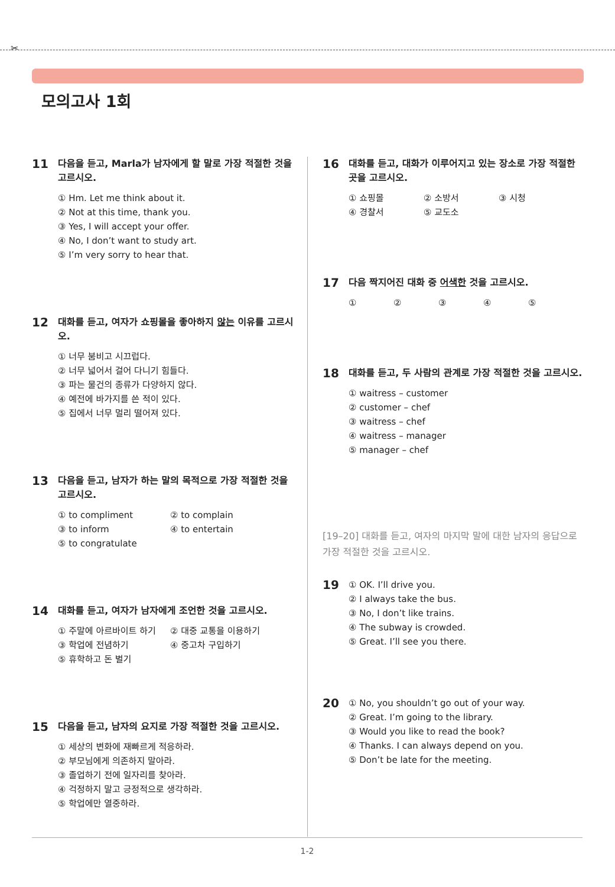✂
모의고사 1회
11 다음을 듣고, Marla가 남자에게 할 말로 가장 적절한 것을 고르시오.
① Hm. Let me think about it.
② Not at this time, thank you.
③ Yes, I will accept your offer.
④ No, I don’t want to study art.
⑤ I’m very sorry to hear that.
12 대화를 듣고, 여자가 쇼핑몰을 좋아하지 않는 이유를 고르시오.
① 너무 붐비고 시끄럽다.
② 너무 넓어서 걸어 다니기 힘들다.
③ 파는 물건의 종류가 다양하지 않다.
④ 예전에 바가지를 쓴 적이 있다.
⑤ 집에서 너무 멀리 떨어져 있다.
13 다음을 듣고, 남자가 하는 말의 목적으로 가장 적절한 것을 고르시오.
① to compliment ② to complain ③ to inform ④ to entertain ⑤ to congratulate
14 대화를 듣고, 여자가 남자에게 조언한 것을 고르시오.
① 주말에 아르바이트 하기 ② 대중 교통을 이용하기 ③ 학업에 전념하기 ④ 중고차 구입하기 ⑤ 휴학하고 돈 벌기
15 다음을 듣고, 남자의 요지로 가장 적절한 것을 고르시오.
① 세상의 변화에 재빠르게 적응하라.
② 부모님에게 의존하지 말아라.
③ 졸업하기 전에 일자리를 찾아라.
④ 걱정하지 말고 긍정적으로 생각하라.
⑤ 학업에만 열중하라.
16 대화를 듣고, 대화가 이루어지고 있는 장소로 가장 적절한 곳을 고르시오.
① 쇼핑몰 ② 소방서 ③ 시청 ④ 경찰서 ⑤ 교도소
17 다음 짝지어진 대화 중 어색한 것을 고르시오.
①②③④⑤
18 대화를 듣고, 두 사람의 관계로 가장 적절한 것을 고르시오.
① waitress – customer
② customer – chef
③ waitress – chef
④ waitress – manager
⑤ manager – chef
[19–20] 대화를 듣고, 여자의 마지막 말에 대한 남자의 응답으로 가장 적절한 것을 고르시오.
19 ① OK. I’ll drive you.
② I always take the bus.
③ No, I don’t like trains.
④ The subway is crowded.
⑤ Great. I’ll see you there.
20 ① No, you shouldn’t go out of your way.
② Great. I’m going to the library.
③ Would you like to read the book?
④ Thanks. I can always depend on you.
⑤ Don’t be late for the meeting.
1-2